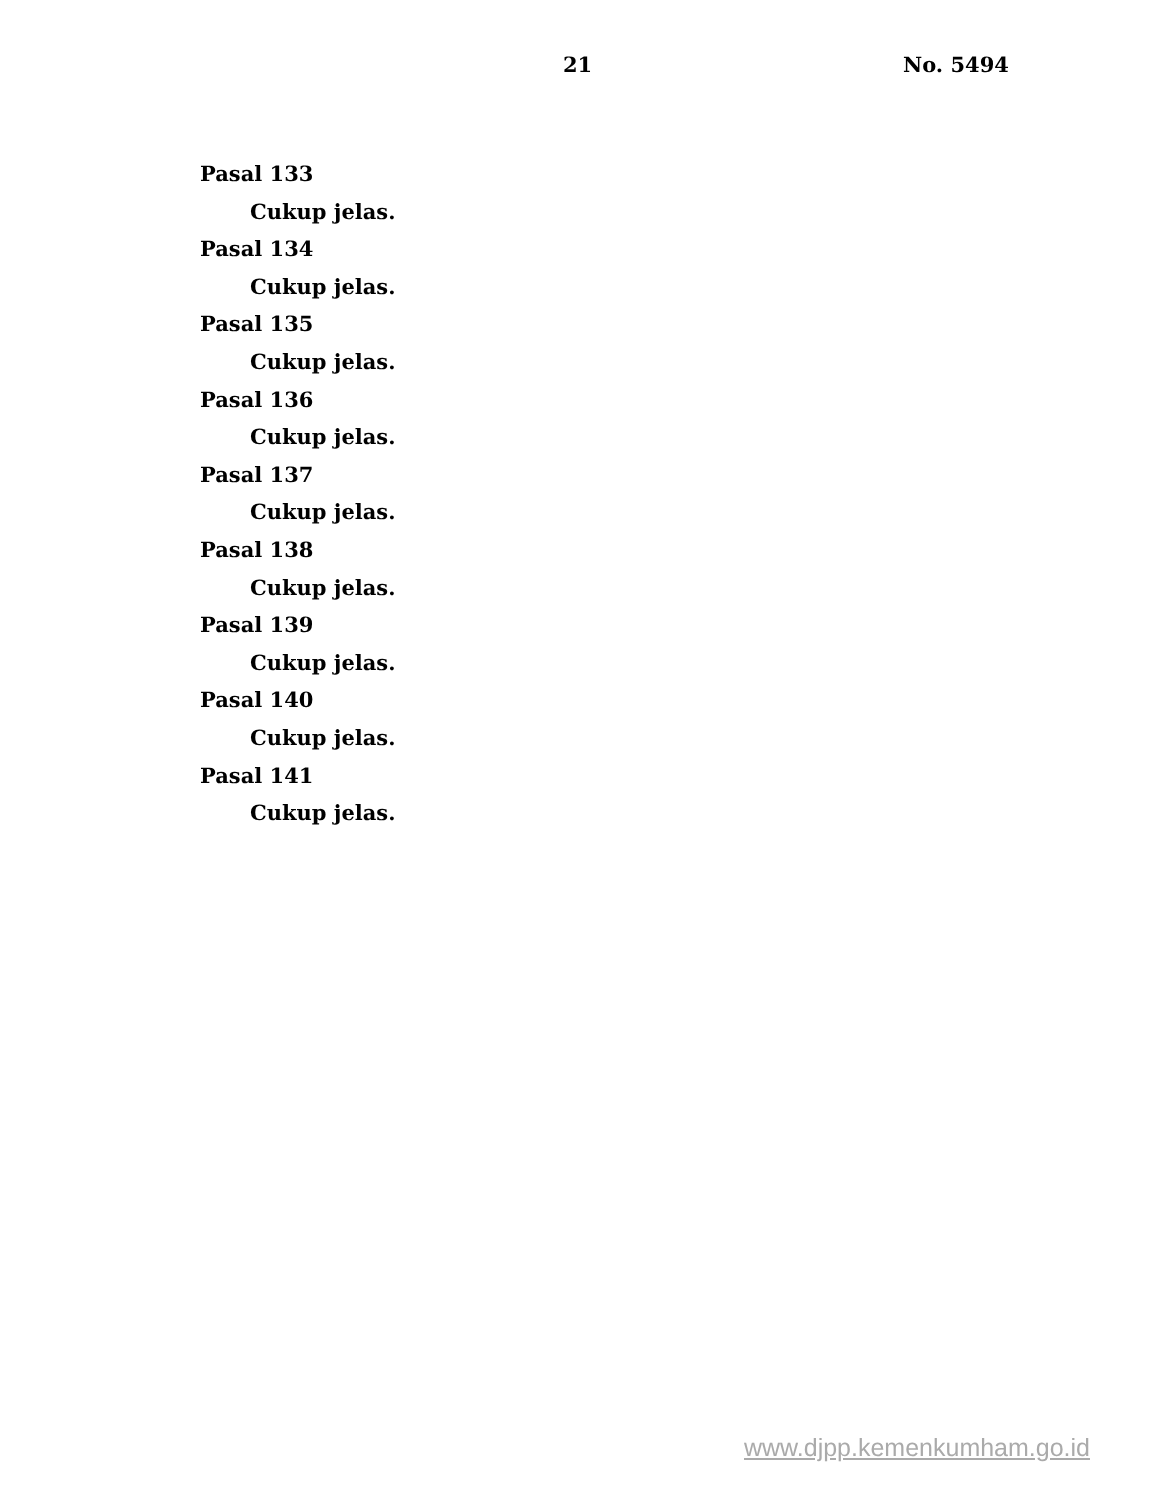21 No. 5494
Pasal 133
Cukup jelas.
Pasal 134
Cukup jelas.
Pasal 135
Cukup jelas.
Pasal 136
Cukup jelas.
Pasal 137
Cukup jelas.
Pasal 138
Cukup jelas.
Pasal 139
Cukup jelas.
Pasal 140
Cukup jelas.
Pasal 141
Cukup jelas.
www.djpp.kemenkumham.go.id